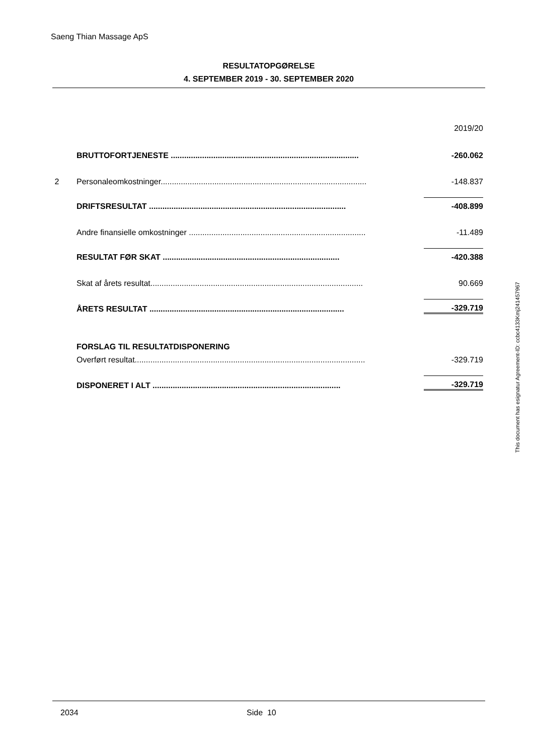Saeng Thian Massage ApS
RESULTATOPGØRELSE
4. SEPTEMBER 2019 - 30. SEPTEMBER 2020
| | | 2019/20 |
| | BRUTTOFORTJENESTE .................................................................................... | -260.062 |
| 2 | Personaleomkostninger............................................................................................ | -148.837 |
| | DRIFTSRESULTAT ........................................................................................ | -408.899 |
| | Andre finansielle omkostninger ............................................................................... | -11.489 |
| | RESULTAT FØR SKAT ............................................................................... | -420.388 |
| | Skat af årets resultat............................................................................................... | 90.669 |
| | ÅRETS RESULTAT ....................................................................................... | -329.719 |
| | FORSLAG TIL RESULTATDISPONERING | |
| | Overført resultat....................................................................................................... | -329.719 |
| | DISPONERET I ALT .................................................................................... | -329.719 |
This document has esignatur Agreement-ID: ccbc4133Kmj241457967
2034 Side 10